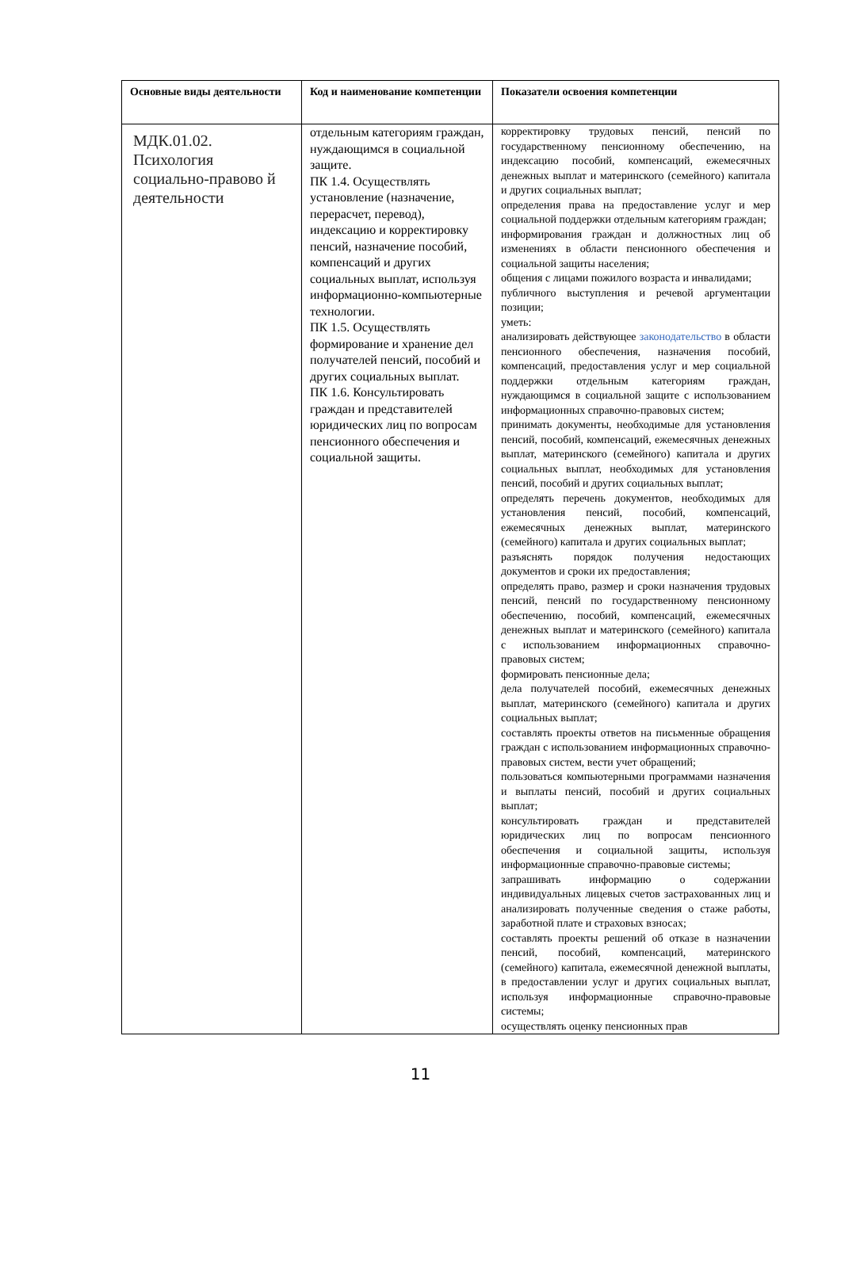| Основные виды деятельности | Код и наименование компетенции | Показатели освоения компетенции |
| --- | --- | --- |
| МДК.01.02. Психология социально-правово й деятельности | отдельным категориям граждан, нуждающимся в социальной защите. ПК 1.4. Осуществлять установление (назначение, перерасчет, перевод), индексацию и корректировку пенсий, назначение пособий, компенсаций и других социальных выплат, используя информационно-компьютерные технологии. ПК 1.5. Осуществлять формирование и хранение дел получателей пенсий, пособий и других социальных выплат. ПК 1.6. Консультировать граждан и представителей юридических лиц по вопросам пенсионного обеспечения и социальной защиты. | корректировку трудовых пенсий, пенсий по государственному пенсионному обеспечению, на индексацию пособий, компенсаций, ежемесячных денежных выплат и материнского (семейного) капитала и других социальных выплат; определения права на предоставление услуг и мер социальной поддержки отдельным категориям граждан; информирования граждан и должностных лиц об изменениях в области пенсионного обеспечения и социальной защиты населения; общения с лицами пожилого возраста и инвалидами; публичного выступления и речевой аргументации позиции; уметь: анализировать действующее законодательство в области пенсионного обеспечения, назначения пособий, компенсаций, предоставления услуг и мер социальной поддержки отдельным категориям граждан, нуждающимся в социальной защите с использованием информационных справочно-правовых систем; принимать документы, необходимые для установления пенсий, пособий, компенсаций, ежемесячных денежных выплат, материнского (семейного) капитала и других социальных выплат, необходимых для установления пенсий, пособий и других социальных выплат; определять перечень документов, необходимых для установления пенсий, пособий, компенсаций, ежемесячных денежных выплат, материнского (семейного) капитала и других социальных выплат; разъяснять порядок получения недостающих документов и сроки их предоставления; определять право, размер и сроки назначения трудовых пенсий, пенсий по государственному пенсионному обеспечению, пособий, компенсаций, ежемесячных денежных выплат и материнского (семейного) капитала с использованием информационных справочно-правовых систем; формировать пенсионные дела; дела получателей пособий, ежемесячных денежных выплат, материнского (семейного) капитала и других социальных выплат; составлять проекты ответов на письменные обращения граждан с использованием информационных справочно-правовых систем, вести учет обращений; пользоваться компьютерными программами назначения и выплаты пенсий, пособий и других социальных выплат; консультировать граждан и представителей юридических лиц по вопросам пенсионного обеспечения и социальной защиты, используя информационные справочно-правовые системы; запрашивать информацию о содержании индивидуальных лицевых счетов застрахованных лиц и анализировать полученные сведения о стаже работы, заработной плате и страховых взносах; составлять проекты решений об отказе в назначении пенсий, пособий, компенсаций, материнского (семейного) капитала, ежемесячной денежной выплаты, в предоставлении услуг и других социальных выплат, используя информационные справочно-правовые системы; осуществлять оценку пенсионных прав |
11